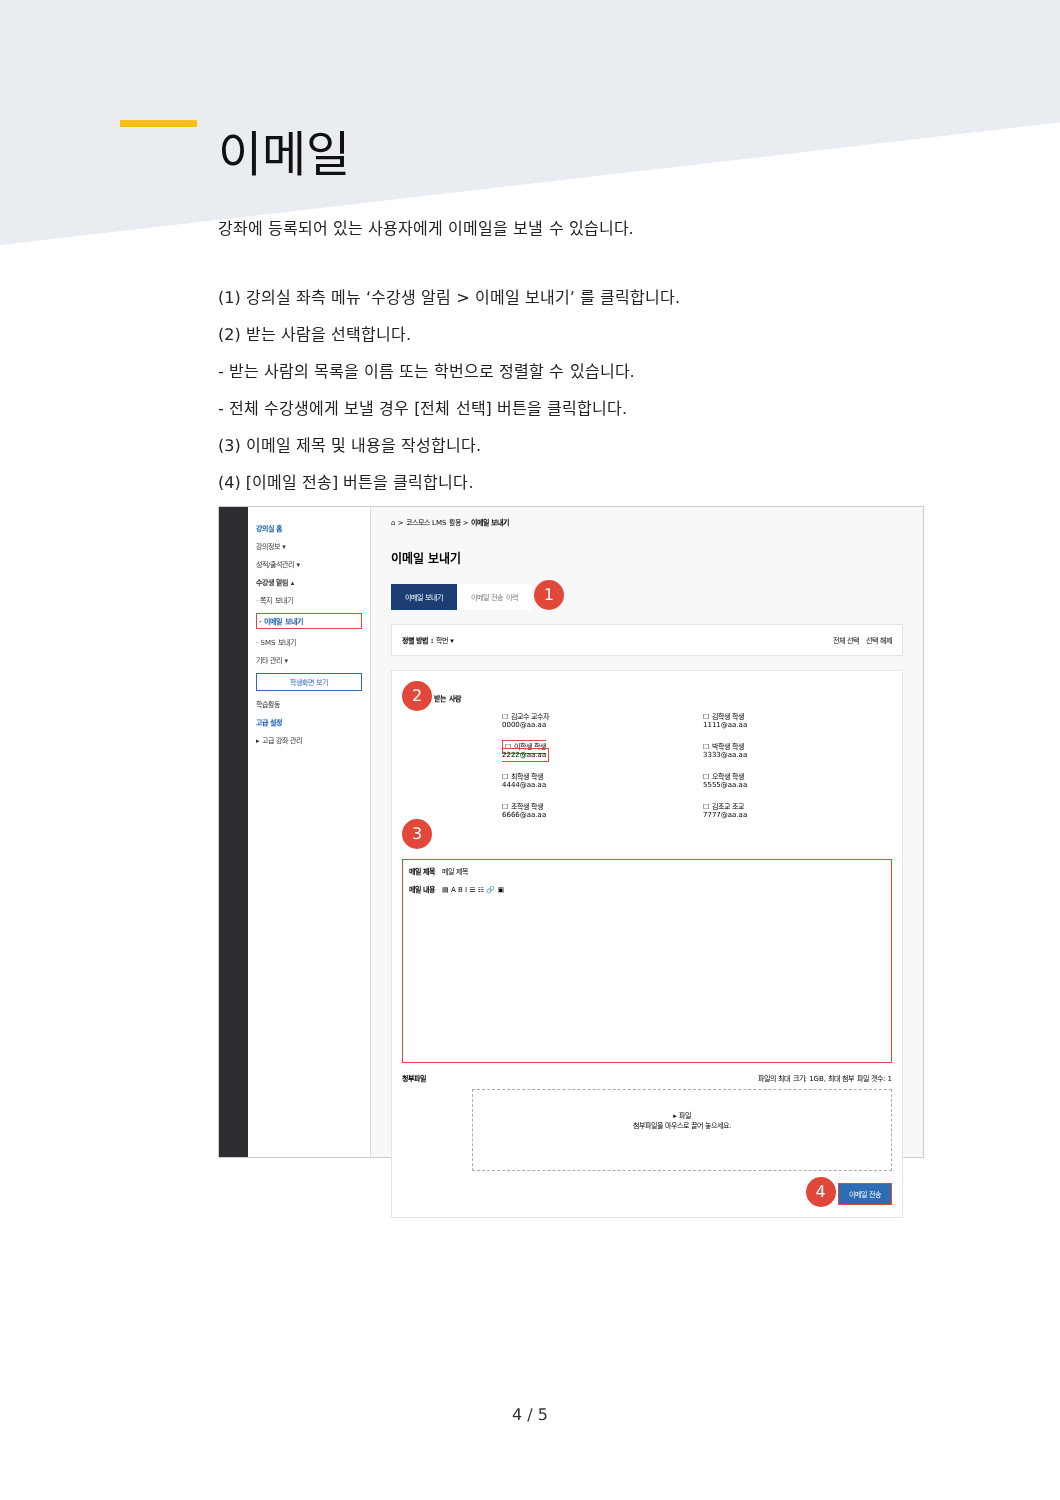이메일
강좌에 등록되어 있는 사용자에게 이메일을 보낼 수 있습니다.
(1) 강의실 좌측 메뉴 ‘수강생 알림 > 이메일 보내기’ 를 클릭합니다.
(2) 받는 사람을 선택합니다.
- 받는 사람의 목록을 이름 또는 학번으로 정렬할 수 있습니다.
- 전체 수강생에게 보낼 경우 [전체 선택] 버튼을 클릭합니다.
(3) 이메일 제목 및 내용을 작성합니다.
(4) [이메일 전송] 버튼을 클릭합니다.
강의실 홈
강의정보 ▾
성적/출석관리 ▾
수강생 알림 ▴
· 쪽지 보내기
· 이메일 보내기
· SMS 보내기
기타 관리 ▾
학생화면 보기
학습활동
고급 설정
▸ 고급 강좌 관리
⌂ > 코스모스 LMS 활용 > 이메일 보내기
이메일 보내기
이메일 보내기 이메일 전송 이력 1
정렬 방법 : 학번 ▾ 전체 선택 선택 해제
2 받는 사람
☐ 김교수 교수자
0000@aa.aa
☐ 김학생 학생
1111@aa.aa
☐ 이학생 학생
2222@aa.aa
☐ 박학생 학생
3333@aa.aa
☐ 최학생 학생
4444@aa.aa
☐ 오학생 학생
5555@aa.aa
☐ 조학생 학생
6666@aa.aa
☐ 김조교 조교
7777@aa.aa
3
메일 제목 메일 제목
메일 내용 ▤ A B I ☰ ☷ 🔗 ▣
청부파일 파일의 최대 크기: 1GB, 최대 첨부 파일 갯수: 1
▸ 파일
첨부파일을 마우스로 끌어 놓으세요.
4 이메일 전송
4 / 5